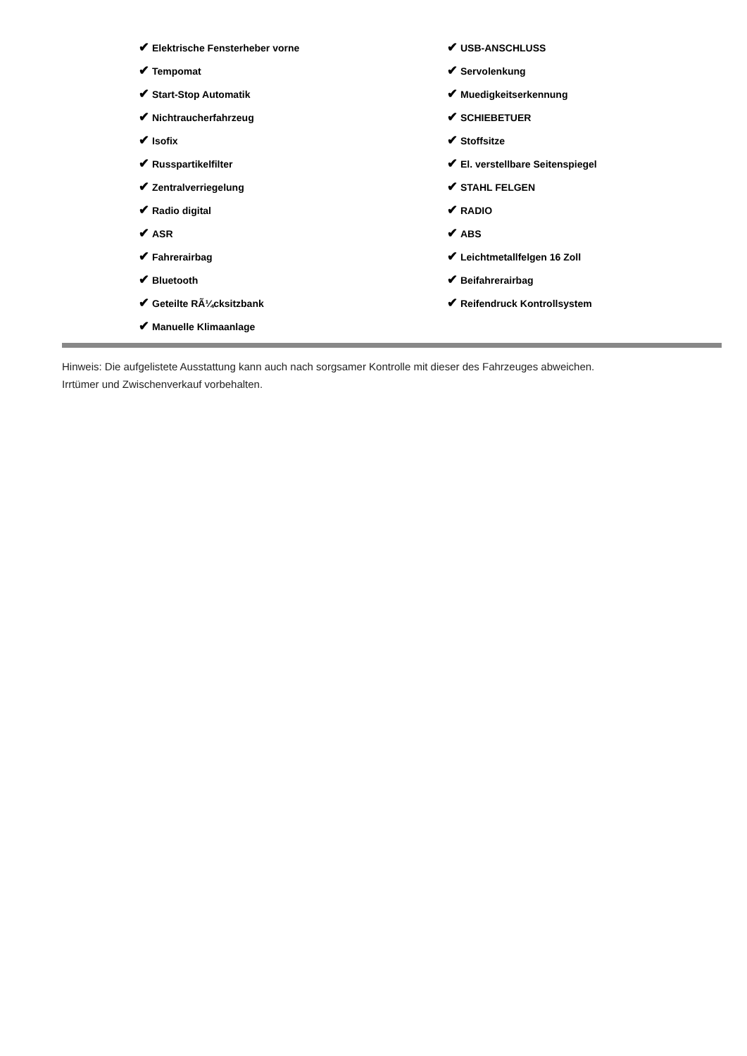✔ Elektrische Fensterheber vorne
✔ Tempomat
✔ Start-Stop Automatik
✔ Nichtraucherfahrzeug
✔ Isofix
✔ Russpartikelfilter
✔ Zentralverriegelung
✔ Radio digital
✔ ASR
✔ Fahrerairbag
✔ Bluetooth
✔ Geteilte RÃ¼cksitzbank
✔ Manuelle Klimaanlage
✔ USB-ANSCHLUSS
✔ Servolenkung
✔ Muedigkeitserkennung
✔ SCHIEBETUER
✔ Stoffsitze
✔ El. verstellbare Seitenspiegel
✔ STAHL FELGEN
✔ RADIO
✔ ABS
✔ Leichtmetallfelgen 16 Zoll
✔ Beifahrerairbag
✔ Reifendruck Kontrollsystem
Hinweis: Die aufgelistete Ausstattung kann auch nach sorgsamer Kontrolle mit dieser des Fahrzeuges abweichen. Irrtümer und Zwischenverkauf vorbehalten.